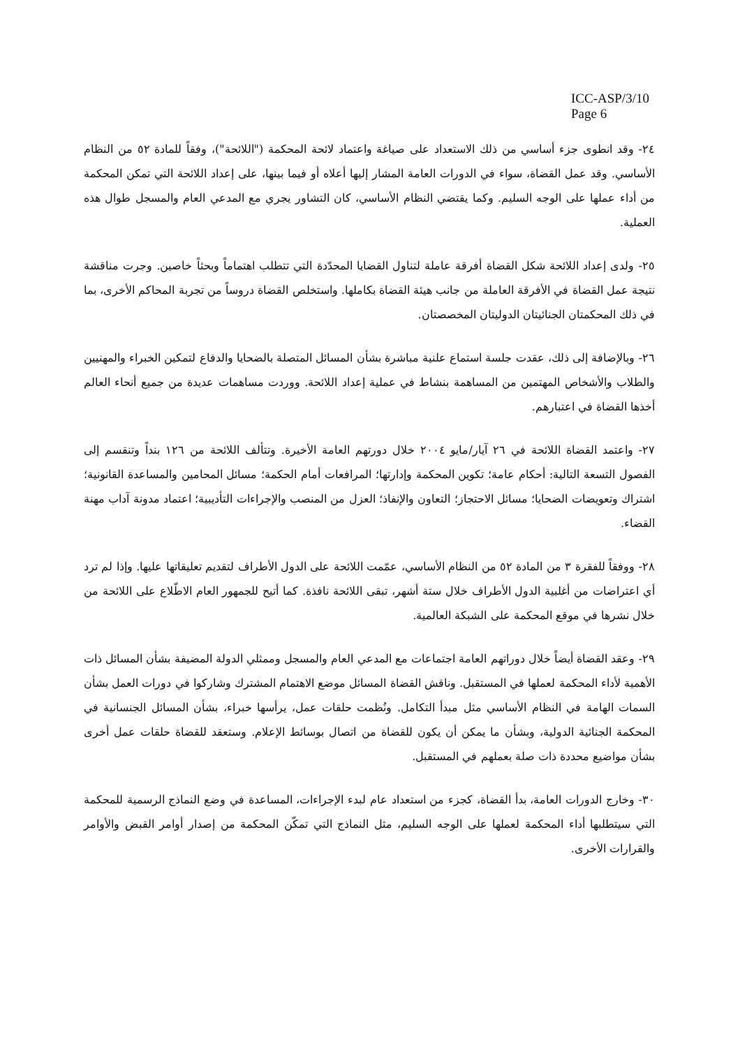ICC-ASP/3/10
Page 6
٢٤- وقد انطوى جزء أساسي من ذلك الاستعداد على صياغة واعتماد لائحة المحكمة ("اللائحة")، وفقاً للمادة ٥٢ من النظام الأساسي. وقد عمل القضاة، سواء في الدورات العامة المشار إليها أعلاه أو فيما بينها، على إعداد اللائحة التي تمكن المحكمة من أداء عملها على الوجه السليم. وكما يقتضي النظام الأساسي، كان التشاور يجري مع المدعي العام والمسجل طوال هذه العملية.
٢٥- ولدى إعداد اللائحة شكل القضاة أفرقة عاملة لتناول القضايا المحدّدة التي تتطلب اهتماماً وبحثاً خاصين. وجرت مناقشة نتيجة عمل القضاة في الأفرقة العاملة من جانب هيئة القضاة بكاملها. واستخلص القضاة دروساً من تجربة المحاكم الأخرى، بما في ذلك المحكمتان الجنائيتان الدوليتان المخصصتان.
٢٦- وبالإضافة إلى ذلك، عقدت جلسة استماع علنية مباشرة بشأن المسائل المتصلة بالضحايا والدفاع لتمكين الخبراء والمهنيين والطلاب والأشخاص المهتمين من المساهمة بنشاط في عملية إعداد اللائحة. ووردت مساهمات عديدة من جميع أنحاء العالم أخذها القضاة في اعتبارهم.
٢٧- واعتمد القضاة اللائحة في ٢٦ آيار/مايو ٢٠٠٤ خلال دورتهم العامة الأخيرة. وتتألف اللائحة من ١٢٦ بنداً وتنقسم إلى الفصول التسعة التالية: أحكام عامة؛ تكوين المحكمة وإدارتها؛ المرافعات أمام الحكمة؛ مسائل المحامين والمساعدة القانونية؛ اشتراك وتعويضات الضحايا؛ مسائل الاحتجاز؛ التعاون والإنفاذ؛ العزل من المنصب والإجراءات التأديبية؛ اعتماد مدونة آداب مهنة القضاء.
٢٨- ووفقاً للفقرة ٣ من المادة ٥٢ من النظام الأساسي، عمّمت اللائحة على الدول الأطراف لتقديم تعليقاتها عليها. وإذا لم ترد أي اعتراضات من أغلبية الدول الأطراف خلال ستة أشهر، تبقى اللائحة نافذة. كما أتيح للجمهور العام الاطّلاع على اللائحة من خلال نشرها في موقع المحكمة على الشبكة العالمية.
٢٩- وعقد القضاة أيضاً خلال دوراتهم العامة اجتماعات مع المدعي العام والمسجل وممثلي الدولة المضيفة بشأن المسائل ذات الأهمية لأداء المحكمة لعملها في المستقبل. وناقش القضاة المسائل موضع الاهتمام المشترك وشاركوا في دورات العمل بشأن السمات الهامة في النظام الأساسي مثل مبدأ التكامل. ونُظمت حلقات عمل، يرأسها خبراء، بشأن المسائل الجنسانية في المحكمة الجنائية الدولية، وبشأن ما يمكن أن يكون للقضاة من اتصال بوسائط الإعلام. وستعقد للقضاة حلقات عمل أخرى بشأن مواضيع محددة ذات صلة بعملهم في المستقبل.
٣٠- وخارج الدورات العامة، بدأ القضاة، كجزء من استعداد عام لبدء الإجراءات، المساعدة في وضع النماذج الرسمية للمحكمة التي سيتطلبها أداء المحكمة لعملها على الوجه السليم، مثل النماذج التي تمكّن المحكمة من إصدار أوامر القبض والأوامر والقرارات الأخرى.